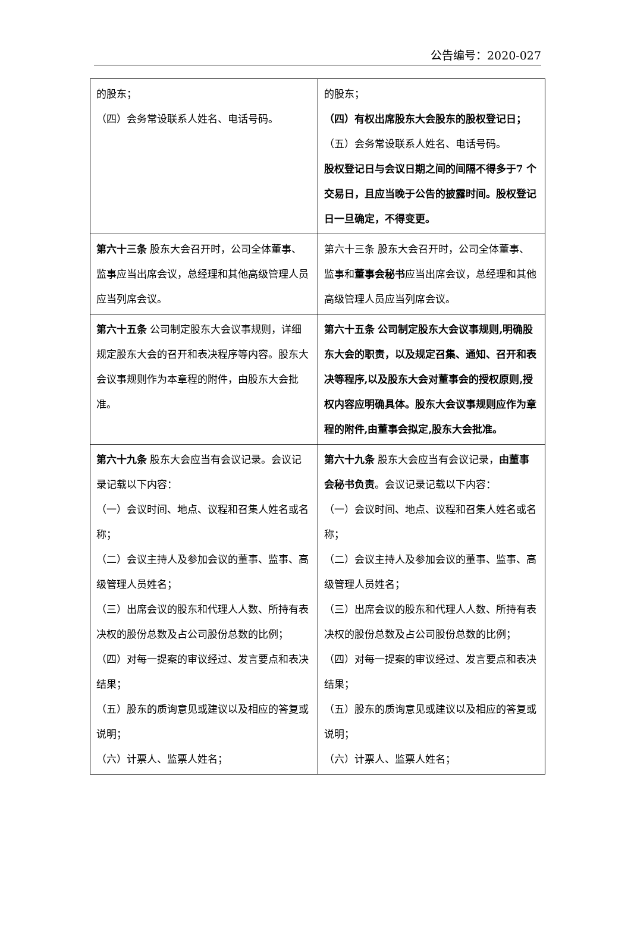公告编号：2020-027
| 的股东； （四）会务常设联系人姓名、电话号码。 | 的股东； （四）有权出席股东大会股东的股权登记日； （五）会务常设联系人姓名、电话号码。 股权登记日与会议日期之间的间隔不得多于7 个交易日，且应当晚于公告的披露时间。股权登记日一旦确定，不得变更。 |
| 第六十三条 股东大会召开时，公司全体董事、监事应当出席会议，总经理和其他高级管理人员应当列席会议。 | 第六十三条 股东大会召开时，公司全体董事、监事和 董事会秘书 应当出席会议，总经理和其他高级管理人员应当列席会议。 |
| 第六十五条 公司制定股东大会议事规则，详细规定股东大会的召开和表决程序等内容。股东大会议事规则作为本章程的附件，由股东大会批准。 | 第六十五条 公司制定股东大会议事规则,明确股东大会的职责，以及规定召集、通知、召开和表决等程序,以及股东大会对董事会的授权原则,授权内容应明确具体。股东大会议事规则应作为章程的附件,由董事会拟定,股东大会批准。 |
| 第六十九条 股东大会应当有会议记录。会议记录记载以下内容： （一）会议时间、地点、议程和召集人姓名或名称； （二）会议主持人及参加会议的董事、监事、高级管理人员姓名； （三）出席会议的股东和代理人人数、所持有表决权的股份总数及占公司股份总数的比例； （四）对每一提案的审议经过、发言要点和表决结果； （五）股东的质询意见或建议以及相应的答复或说明； （六）计票人、监票人姓名； | 第六十九条 股东大会应当有会议记录， 由董事会秘书负责 。会议记录记载以下内容： （一）会议时间、地点、议程和召集人姓名或名称； （二）会议主持人及参加会议的董事、监事、高级管理人员姓名； （三）出席会议的股东和代理人人数、所持有表决权的股份总数及占公司股份总数的比例； （四）对每一提案的审议经过、发言要点和表决结果； （五）股东的质询意见或建议以及相应的答复或说明； （六）计票人、监票人姓名； |